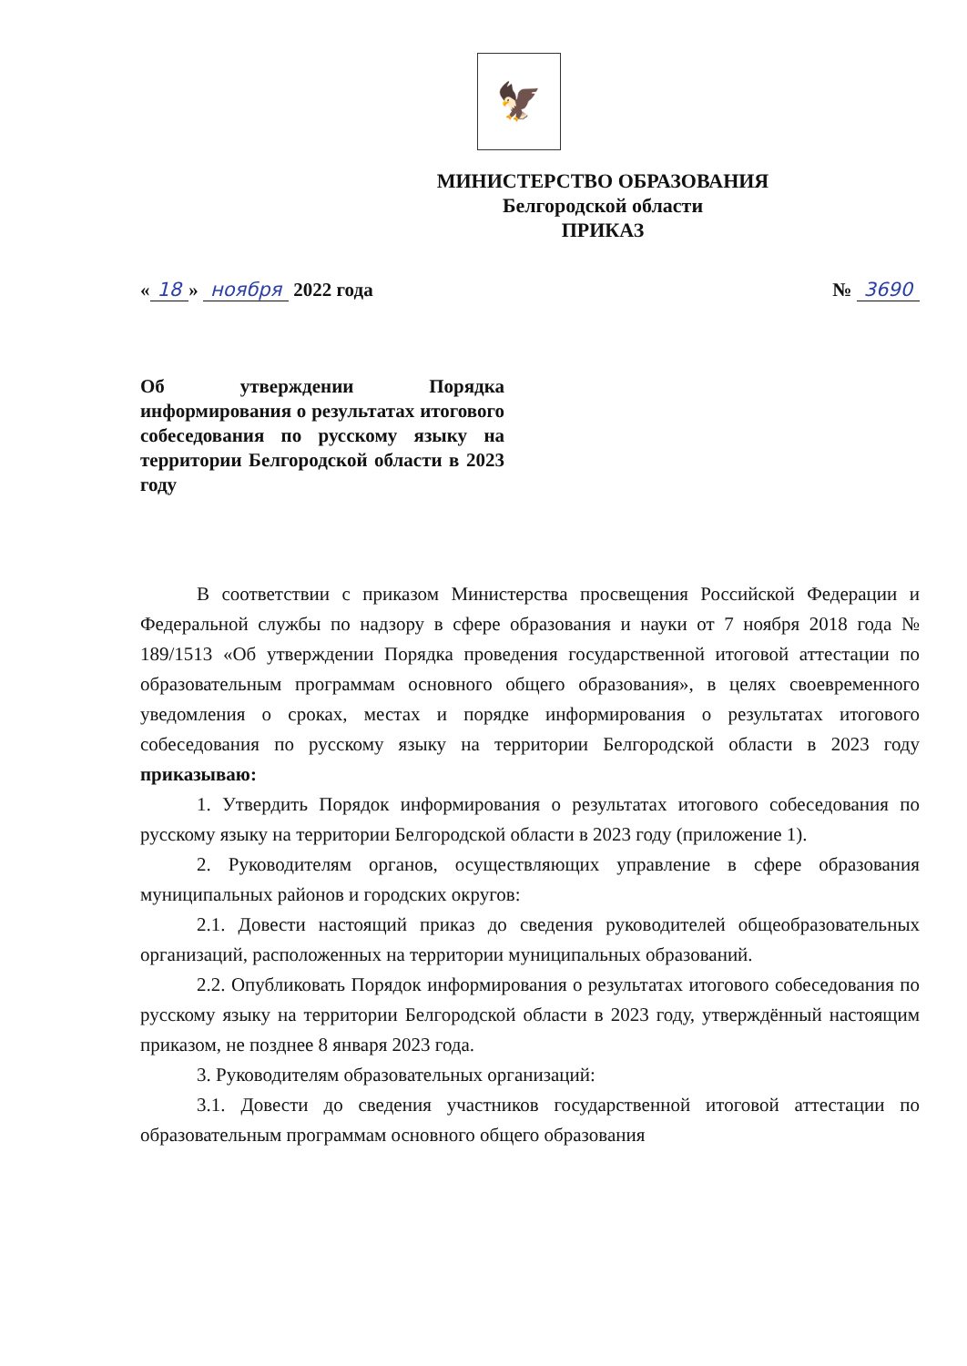🦅
МИНИСТЕРСТВО ОБРАЗОВАНИЯ
Белгородской области
ПРИКАЗ
« 18 » ноября 2022 года № 3690
Об утверждении Порядка информирования о результатах итогового собеседования по русскому языку на территории Белгородской области в 2023 году
В соответствии с приказом Министерства просвещения Российской Федерации и Федеральной службы по надзору в сфере образования и науки от 7 ноября 2018 года № 189/1513 «Об утверждении Порядка проведения государственной итоговой аттестации по образовательным программам основного общего образования», в целях своевременного уведомления о сроках, местах и порядке информирования о результатах итогового собеседования по русскому языку на территории Белгородской области в 2023 году приказываю:
1. Утвердить Порядок информирования о результатах итогового собеседования по русскому языку на территории Белгородской области в 2023 году (приложение 1).
2. Руководителям органов, осуществляющих управление в сфере образования муниципальных районов и городских округов:
2.1. Довести настоящий приказ до сведения руководителей общеобразовательных организаций, расположенных на территории муниципальных образований.
2.2. Опубликовать Порядок информирования о результатах итогового собеседования по русскому языку на территории Белгородской области в 2023 году, утверждённый настоящим приказом, не позднее 8 января 2023 года.
3. Руководителям образовательных организаций:
3.1. Довести до сведения участников государственной итоговой аттестации по образовательным программам основного общего образования